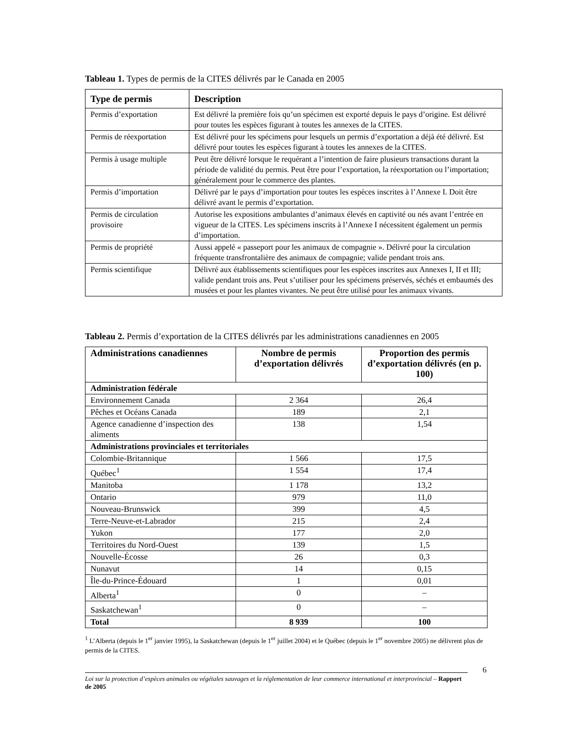Tableau 1. Types de permis de la CITES délivrés par le Canada en 2005
| Type de permis | Description |
| --- | --- |
| Permis d’exportation | Est délivré la première fois qu’un spécimen est exporté depuis le pays d’origine. Est délivré pour toutes les espèces figurant à toutes les annexes de la CITES. |
| Permis de réexportation | Est délivré pour les spécimens pour lesquels un permis d’exportation a déjà été délivré. Est délivré pour toutes les espèces figurant à toutes les annexes de la CITES. |
| Permis à usage multiple | Peut être délivré lorsque le requérant a l’intention de faire plusieurs transactions durant la période de validité du permis. Peut être pour l’exportation, la réexportation ou l’importation; généralement pour le commerce des plantes. |
| Permis d’importation | Délivré par le pays d’importation pour toutes les espèces inscrites à l’Annexe I. Doit être délivré avant le permis d’exportation. |
| Permis de circulation provisoire | Autorise les expositions ambulantes d’animaux élevés en captivité ou nés avant l’entrée en vigueur de la CITES. Les spécimens inscrits à l’Annexe I nécessitent également un permis d’importation. |
| Permis de propriété | Aussi appelé « passeport pour les animaux de compagnie ». Délivré pour la circulation fréquente transfrontalière des animaux de compagnie; valide pendant trois ans. |
| Permis scientifique | Délivré aux établissements scientifiques pour les espèces inscrites aux Annexes I, II et III; valide pendant trois ans. Peut s’utiliser pour les spécimens préservés, séchés et embaumés des musées et pour les plantes vivantes. Ne peut être utilisé pour les animaux vivants. |
Tableau 2. Permis d’exportation de la CITES délivrés par les administrations canadiennes en 2005
| Administrations canadiennes | Nombre de permis d’exportation délivrés | Proportion des permis d’exportation délivrés (en p. 100) |
| --- | --- | --- |
| Administration fédérale | | |
| Environnement Canada | 2 364 | 26,4 |
| Pêches et Océans Canada | 189 | 2,1 |
| Agence canadienne d’inspection des aliments | 138 | 1,54 |
| Administrations provinciales et territoriales | | |
| Colombie-Britannique | 1 566 | 17,5 |
| Québec<sup>1</sup> | 1 554 | 17,4 |
| Manitoba | 1 178 | 13,2 |
| Ontario | 979 | 11,0 |
| Nouveau-Brunswick | 399 | 4,5 |
| Terre-Neuve-et-Labrador | 215 | 2,4 |
| Yukon | 177 | 2,0 |
| Territoires du Nord-Ouest | 139 | 1,5 |
| Nouvelle-Écosse | 26 | 0,3 |
| Nunavut | 14 | 0,15 |
| Île-du-Prince-Édouard | 1 | 0,01 |
| Alberta<sup>1</sup> | 0 | – |
| Saskatchewan<sup>1</sup> | 0 | – |
| Total | 8 939 | 100 |
<sup>1</sup> L’Alberta (depuis le 1<sup>er</sup> janvier 1995), la Saskatchewan (depuis le 1<sup>er</sup> juillet 2004) et le Québec (depuis le 1<sup>er</sup> novembre 2005) ne délivrent plus de permis de la CITES.
6
Loi sur la protection d’espèces animales ou végétales sauvages et la réglementation de leur commerce international et interprovincial – Rapport de 2005